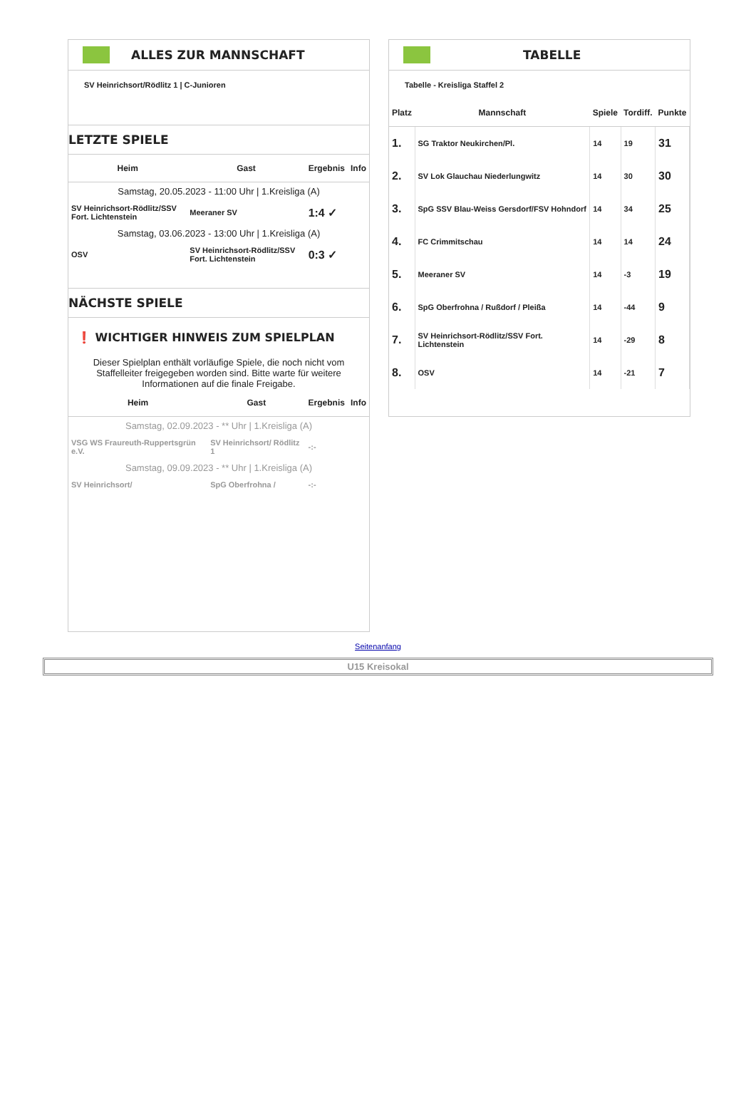ALLES ZUR MANNSCHAFT
SV Heinrichsort/Rödlitz 1 | C-Junioren
LETZTE SPIELE
| Heim | Gast | Ergebnis | Info |
| --- | --- | --- | --- |
| Samstag, 20.05.2023 - 11:00 Uhr / 1.Kreisliga (A) | | | |
| SV Heinrichsort-Rödlitz/SSV Fort. Lichtenstein | Meeraner SV | 1:4 ✓ | |
| Samstag, 03.06.2023 - 13:00 Uhr / 1.Kreisliga (A) | | | |
| OSV | SV Heinrichsort-Rödlitz/SSV Fort. Lichtenstein | 0:3 ✓ | |
NÄCHSTE SPIELE
❗ WICHTIGER HINWEIS ZUM SPIELPLAN
Dieser Spielplan enthält vorläufige Spiele, die noch nicht vom Staffelleiter freigegeben worden sind. Bitte warte für weitere Informationen auf die finale Freigabe.
| Heim | Gast | Ergebnis | Info |
| --- | --- | --- | --- |
| Samstag, 02.09.2023 - ** Uhr / 1.Kreisliga (A) | | | |
| VSG WS Fraureuth-Ruppertsgrün e.V. | SV Heinrichsort/ Rödlitz 1 | -:- | |
| Samstag, 09.09.2023 - ** Uhr / 1.Kreisliga (A) | | | |
| SV Heinrichsort/ | SpG Oberfrohna / | -:- | |
TABELLE
Tabelle - Kreisliga Staffel 2
| Platz | Mannschaft | Spiele | Tordiff. | Punkte |
| --- | --- | --- | --- | --- |
| 1. | SG Traktor Neukirchen/Pl. | 14 | 19 | 31 |
| 2. | SV Lok Glauchau Niederlungwitz | 14 | 30 | 30 |
| 3. | SpG SSV Blau-Weiss Gersdorf/FSV Hohndorf | 14 | 34 | 25 |
| 4. | FC Crimmitschau | 14 | 14 | 24 |
| 5. | Meeraner SV | 14 | -3 | 19 |
| 6. | SpG Oberfrohna / Rußdorf / Pleißa | 14 | -44 | 9 |
| 7. | SV Heinrichsort-Rödlitz/SSV Fort. Lichtenstein | 14 | -29 | 8 |
| 8. | OSV | 14 | -21 | 7 |
Seitenanfang
U15 Kreisokal